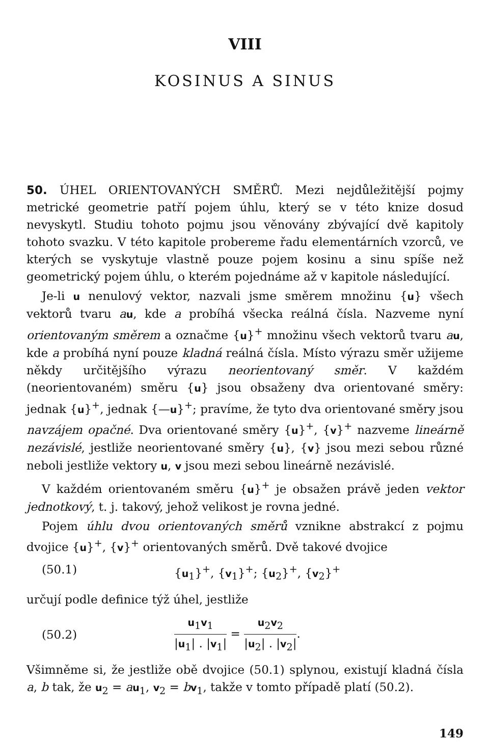VIII
KOSINUS A SINUS
50. ÚHEL ORIENTOVANÝCH SMĚRŮ. Mezi nejdůležitější pojmy metrické geometrie patří pojem úhlu, který se v této knize dosud nevyskytl. Studiu tohoto pojmu jsou věnovány zbývající dvě kapitoly tohoto svazku. V této kapitole probereme řadu elementárních vzorců, ve kterých se vyskytuje vlastně pouze pojem kosinu a sinu spíše než geometrický pojem úhlu, o kterém pojednáme až v kapitole následující.
Je-li u nenulový vektor, nazvali jsme směrem množinu {u} všech vektorů tvaru au, kde a probíhá všecka reálná čísla. Nazveme nyní orientovaným směrem a označme {u}<sup>+</sup> množinu všech vektorů tvaru au, kde a probíhá nyní pouze kladná reálná čísla. Místo výrazu směr užijeme někdy určitějšího výrazu neorientovaný směr. V každém (neorientovaném) směru {u} jsou obsaženy dva orientované směry: jednak {u}<sup>+</sup>, jednak {—u}<sup>+</sup>; pravíme, že tyto dva orientované směry jsou navzájem opačné. Dva orientované směry {u}<sup>+</sup>, {v}<sup>+</sup> nazveme lineárně nezávislé, jestliže neorientované směry {u}, {v} jsou mezi sebou různé neboli jestliže vektory u, v jsou mezi sebou lineárně nezávislé.
V každém orientovaném směru {u}<sup>+</sup> je obsažen právě jeden vektor jednotkový, t. j. takový, jehož velikost je rovna jedné.
Pojem úhlu dvou orientovaných směrů vznikne abstrakcí z pojmu dvojice {u}<sup>+</sup>, {v}<sup>+</sup> orientovaných směrů. Dvě takové dvojice
(50.1) {u<sub>1</sub>}<sup>+</sup>, {v<sub>1</sub>}<sup>+</sup>; {u<sub>2</sub>}<sup>+</sup>, {v<sub>2</sub>}<sup>+</sup>
určují podle definice týž úhel, jestliže
(50.2) u<sub>1</sub>v<sub>1</sub> |u<sub>1</sub>| . |v<sub>1</sub>| = u<sub>2</sub>v<sub>2</sub> |u<sub>2</sub>| . |v<sub>2</sub>|.
Všimněme si, že jestliže obě dvojice (50.1) splynou, existují kladná čísla a, b tak, že u<sub>2</sub> = au<sub>1</sub>, v<sub>2</sub> = bv<sub>1</sub>, takže v tomto případě platí (50.2).
149